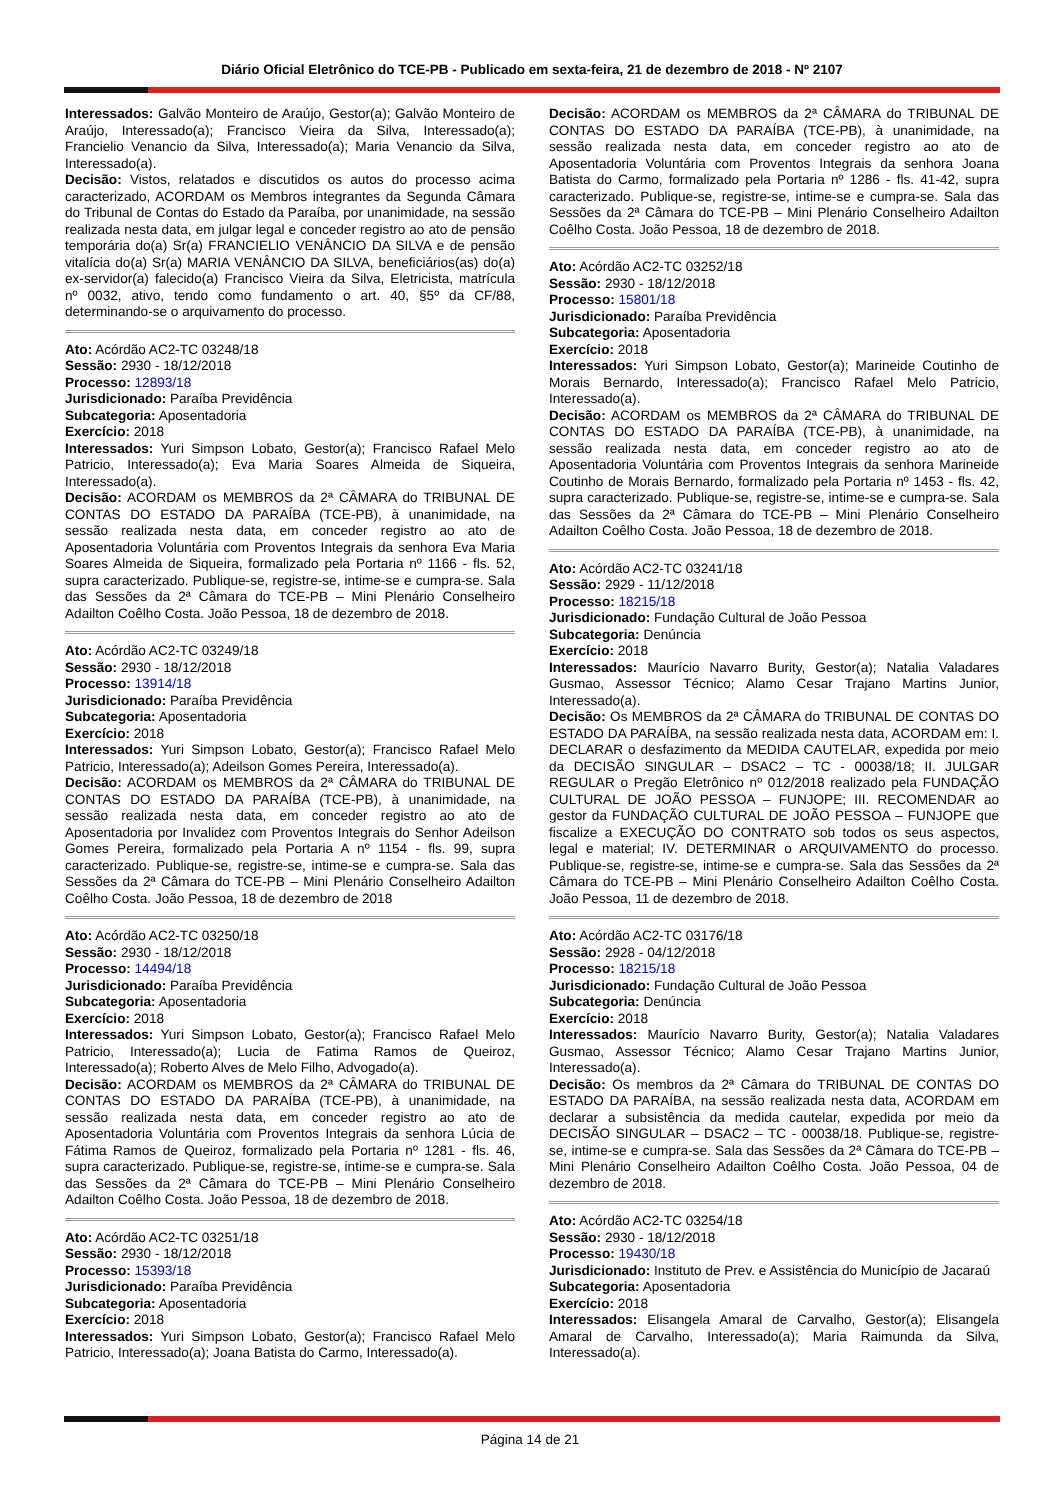Diário Oficial Eletrônico do TCE-PB - Publicado em sexta-feira, 21 de dezembro de 2018 - Nº 2107
Interessados: Galvão Monteiro de Araújo, Gestor(a); Galvão Monteiro de Araújo, Interessado(a); Francisco Vieira da Silva, Interessado(a); Francielio Venancio da Silva, Interessado(a); Maria Venancio da Silva, Interessado(a).
Decisão: Vistos, relatados e discutidos os autos do processo acima caracterizado, ACORDAM os Membros integrantes da Segunda Câmara do Tribunal de Contas do Estado da Paraíba, por unanimidade, na sessão realizada nesta data, em julgar legal e conceder registro ao ato de pensão temporária do(a) Sr(a) FRANCIELIO VENÂNCIO DA SILVA e de pensão vitalícia do(a) Sr(a) MARIA VENÂNCIO DA SILVA, beneficiários(as) do(a) ex-servidor(a) falecido(a) Francisco Vieira da Silva, Eletricista, matrícula nº 0032, ativo, tendo como fundamento o art. 40, §5º da CF/88, determinando-se o arquivamento do processo.
Ato: Acórdão AC2-TC 03248/18
Sessão: 2930 - 18/12/2018
Processo: 12893/18
Jurisdicionado: Paraíba Previdência
Subcategoria: Aposentadoria
Exercício: 2018
Interessados: Yuri Simpson Lobato, Gestor(a); Francisco Rafael Melo Patricio, Interessado(a); Eva Maria Soares Almeida de Siqueira, Interessado(a).
Decisão: ACORDAM os MEMBROS da 2ª CÂMARA do TRIBUNAL DE CONTAS DO ESTADO DA PARAÍBA (TCE-PB), à unanimidade, na sessão realizada nesta data, em conceder registro ao ato de Aposentadoria Voluntária com Proventos Integrais da senhora Eva Maria Soares Almeida de Siqueira, formalizado pela Portaria nº 1166 - fls. 52, supra caracterizado. Publique-se, registre-se, intime-se e cumpra-se. Sala das Sessões da 2ª Câmara do TCE-PB – Mini Plenário Conselheiro Adailton Coêlho Costa. João Pessoa, 18 de dezembro de 2018.
Ato: Acórdão AC2-TC 03249/18
Sessão: 2930 - 18/12/2018
Processo: 13914/18
Jurisdicionado: Paraíba Previdência
Subcategoria: Aposentadoria
Exercício: 2018
Interessados: Yuri Simpson Lobato, Gestor(a); Francisco Rafael Melo Patricio, Interessado(a); Adeilson Gomes Pereira, Interessado(a).
Decisão: ACORDAM os MEMBROS da 2ª CÂMARA do TRIBUNAL DE CONTAS DO ESTADO DA PARAÍBA (TCE-PB), à unanimidade, na sessão realizada nesta data, em conceder registro ao ato de Aposentadoria por Invalidez com Proventos Integrais do Senhor Adeilson Gomes Pereira, formalizado pela Portaria A nº 1154 - fls. 99, supra caracterizado. Publique-se, registre-se, intime-se e cumpra-se. Sala das Sessões da 2ª Câmara do TCE-PB – Mini Plenário Conselheiro Adailton Coêlho Costa. João Pessoa, 18 de dezembro de 2018
Ato: Acórdão AC2-TC 03250/18
Sessão: 2930 - 18/12/2018
Processo: 14494/18
Jurisdicionado: Paraíba Previdência
Subcategoria: Aposentadoria
Exercício: 2018
Interessados: Yuri Simpson Lobato, Gestor(a); Francisco Rafael Melo Patricio, Interessado(a); Lucia de Fatima Ramos de Queiroz, Interessado(a); Roberto Alves de Melo Filho, Advogado(a).
Decisão: ACORDAM os MEMBROS da 2ª CÂMARA do TRIBUNAL DE CONTAS DO ESTADO DA PARAÍBA (TCE-PB), à unanimidade, na sessão realizada nesta data, em conceder registro ao ato de Aposentadoria Voluntária com Proventos Integrais da senhora Lúcia de Fátima Ramos de Queiroz, formalizado pela Portaria nº 1281 - fls. 46, supra caracterizado. Publique-se, registre-se, intime-se e cumpra-se. Sala das Sessões da 2ª Câmara do TCE-PB – Mini Plenário Conselheiro Adailton Coêlho Costa. João Pessoa, 18 de dezembro de 2018.
Ato: Acórdão AC2-TC 03251/18
Sessão: 2930 - 18/12/2018
Processo: 15393/18
Jurisdicionado: Paraíba Previdência
Subcategoria: Aposentadoria
Exercício: 2018
Interessados: Yuri Simpson Lobato, Gestor(a); Francisco Rafael Melo Patricio, Interessado(a); Joana Batista do Carmo, Interessado(a).
Decisão: ACORDAM os MEMBROS da 2ª CÂMARA do TRIBUNAL DE CONTAS DO ESTADO DA PARAÍBA (TCE-PB), à unanimidade, na sessão realizada nesta data, em conceder registro ao ato de Aposentadoria Voluntária com Proventos Integrais da senhora Joana Batista do Carmo, formalizado pela Portaria nº 1286 - fls. 41-42, supra caracterizado. Publique-se, registre-se, intime-se e cumpra-se. Sala das Sessões da 2ª Câmara do TCE-PB – Mini Plenário Conselheiro Adailton Coêlho Costa. João Pessoa, 18 de dezembro de 2018.
Ato: Acórdão AC2-TC 03252/18
Sessão: 2930 - 18/12/2018
Processo: 15801/18
Jurisdicionado: Paraíba Previdência
Subcategoria: Aposentadoria
Exercício: 2018
Interessados: Yuri Simpson Lobato, Gestor(a); Marineide Coutinho de Morais Bernardo, Interessado(a); Francisco Rafael Melo Patricio, Interessado(a).
Decisão: ACORDAM os MEMBROS da 2ª CÂMARA do TRIBUNAL DE CONTAS DO ESTADO DA PARAÍBA (TCE-PB), à unanimidade, na sessão realizada nesta data, em conceder registro ao ato de Aposentadoria Voluntária com Proventos Integrais da senhora Marineide Coutinho de Morais Bernardo, formalizado pela Portaria nº 1453 - fls. 42, supra caracterizado. Publique-se, registre-se, intime-se e cumpra-se. Sala das Sessões da 2ª Câmara do TCE-PB – Mini Plenário Conselheiro Adailton Coêlho Costa. João Pessoa, 18 de dezembro de 2018.
Ato: Acórdão AC2-TC 03241/18
Sessão: 2929 - 11/12/2018
Processo: 18215/18
Jurisdicionado: Fundação Cultural de João Pessoa
Subcategoria: Denúncia
Exercício: 2018
Interessados: Maurício Navarro Burity, Gestor(a); Natalia Valadares Gusmao, Assessor Técnico; Alamo Cesar Trajano Martins Junior, Interessado(a).
Decisão: Os MEMBROS da 2ª CÂMARA do TRIBUNAL DE CONTAS DO ESTADO DA PARAÍBA, na sessão realizada nesta data, ACORDAM em: I. DECLARAR o desfazimento da MEDIDA CAUTELAR, expedida por meio da DECISÃO SINGULAR – DSAC2 – TC - 00038/18; II. JULGAR REGULAR o Pregão Eletrônico nº 012/2018 realizado pela FUNDAÇÃO CULTURAL DE JOÃO PESSOA – FUNJOPE; III. RECOMENDAR ao gestor da FUNDAÇÃO CULTURAL DE JOÃO PESSOA – FUNJOPE que fiscalize a EXECUÇÃO DO CONTRATO sob todos os seus aspectos, legal e material; IV. DETERMINAR o ARQUIVAMENTO do processo. Publique-se, registre-se, intime-se e cumpra-se. Sala das Sessões da 2ª Câmara do TCE-PB – Mini Plenário Conselheiro Adailton Coêlho Costa. João Pessoa, 11 de dezembro de 2018.
Ato: Acórdão AC2-TC 03176/18
Sessão: 2928 - 04/12/2018
Processo: 18215/18
Jurisdicionado: Fundação Cultural de João Pessoa
Subcategoria: Denúncia
Exercício: 2018
Interessados: Maurício Navarro Burity, Gestor(a); Natalia Valadares Gusmao, Assessor Técnico; Alamo Cesar Trajano Martins Junior, Interessado(a).
Decisão: Os membros da 2ª Câmara do TRIBUNAL DE CONTAS DO ESTADO DA PARAÍBA, na sessão realizada nesta data, ACORDAM em declarar a subsistência da medida cautelar, expedida por meio da DECISÃO SINGULAR – DSAC2 – TC - 00038/18. Publique-se, registre-se, intime-se e cumpra-se. Sala das Sessões da 2ª Câmara do TCE-PB – Mini Plenário Conselheiro Adailton Coêlho Costa. João Pessoa, 04 de dezembro de 2018.
Ato: Acórdão AC2-TC 03254/18
Sessão: 2930 - 18/12/2018
Processo: 19430/18
Jurisdicionado: Instituto de Prev. e Assistência do Município de Jacaraú
Subcategoria: Aposentadoria
Exercício: 2018
Interessados: Elisangela Amaral de Carvalho, Gestor(a); Elisangela Amaral de Carvalho, Interessado(a); Maria Raimunda da Silva, Interessado(a).
Página 14 de 21